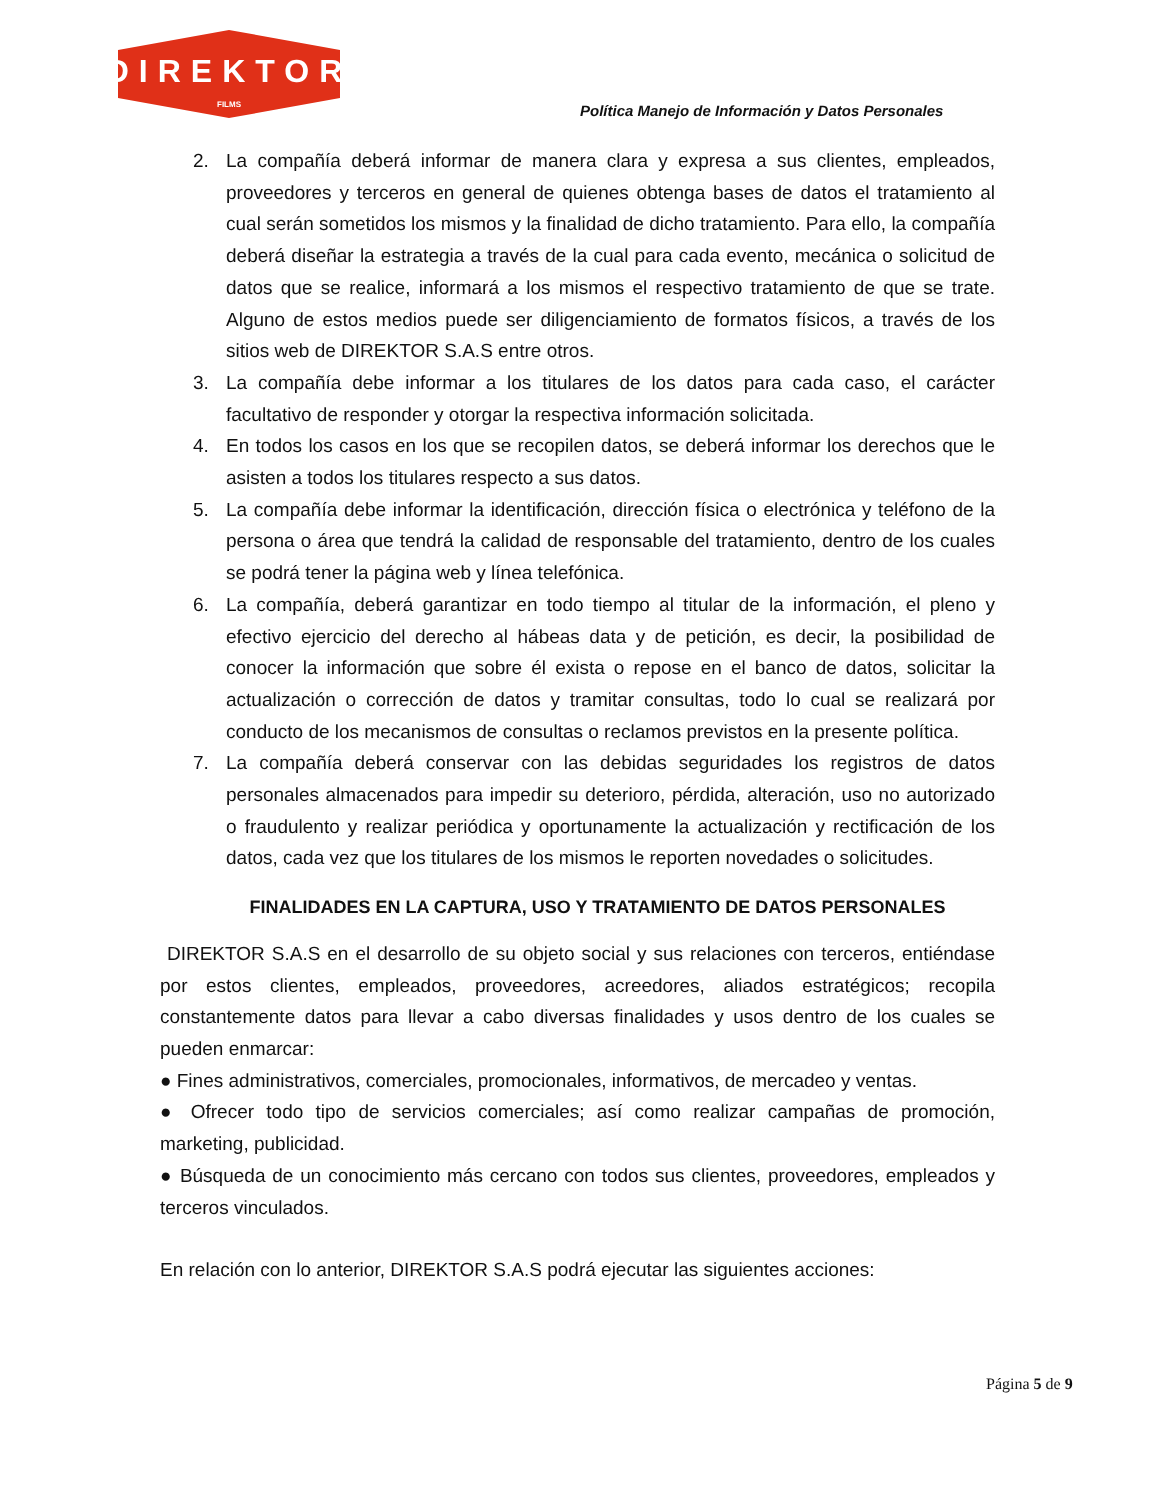DIREKTOR
FILMS
Política Manejo de Información y Datos Personales
2. La compañía deberá informar de manera clara y expresa a sus clientes, empleados, proveedores y terceros en general de quienes obtenga bases de datos el tratamiento al cual serán sometidos los mismos y la finalidad de dicho tratamiento. Para ello, la compañía deberá diseñar la estrategia a través de la cual para cada evento, mecánica o solicitud de datos que se realice, informará a los mismos el respectivo tratamiento de que se trate. Alguno de estos medios puede ser diligenciamiento de formatos físicos, a través de los sitios web de DIREKTOR S.A.S entre otros.
3. La compañía debe informar a los titulares de los datos para cada caso, el carácter facultativo de responder y otorgar la respectiva información solicitada.
4. En todos los casos en los que se recopilen datos, se deberá informar los derechos que le asisten a todos los titulares respecto a sus datos.
5. La compañía debe informar la identificación, dirección física o electrónica y teléfono de la persona o área que tendrá la calidad de responsable del tratamiento, dentro de los cuales se podrá tener la página web y línea telefónica.
6. La compañía, deberá garantizar en todo tiempo al titular de la información, el pleno y efectivo ejercicio del derecho al hábeas data y de petición, es decir, la posibilidad de conocer la información que sobre él exista o repose en el banco de datos, solicitar la actualización o corrección de datos y tramitar consultas, todo lo cual se realizará por conducto de los mecanismos de consultas o reclamos previstos en la presente política.
7. La compañía deberá conservar con las debidas seguridades los registros de datos personales almacenados para impedir su deterioro, pérdida, alteración, uso no autorizado o fraudulento y realizar periódica y oportunamente la actualización y rectificación de los datos, cada vez que los titulares de los mismos le reporten novedades o solicitudes.
FINALIDADES EN LA CAPTURA, USO Y TRATAMIENTO DE DATOS PERSONALES
DIREKTOR S.A.S en el desarrollo de su objeto social y sus relaciones con terceros, entiéndase por estos clientes, empleados, proveedores, acreedores, aliados estratégicos; recopila constantemente datos para llevar a cabo diversas finalidades y usos dentro de los cuales se pueden enmarcar:
● Fines administrativos, comerciales, promocionales, informativos, de mercadeo y ventas.
● Ofrecer todo tipo de servicios comerciales; así como realizar campañas de promoción, marketing, publicidad.
● Búsqueda de un conocimiento más cercano con todos sus clientes, proveedores, empleados y terceros vinculados.
En relación con lo anterior, DIREKTOR S.A.S podrá ejecutar las siguientes acciones:
Página 5 de 9